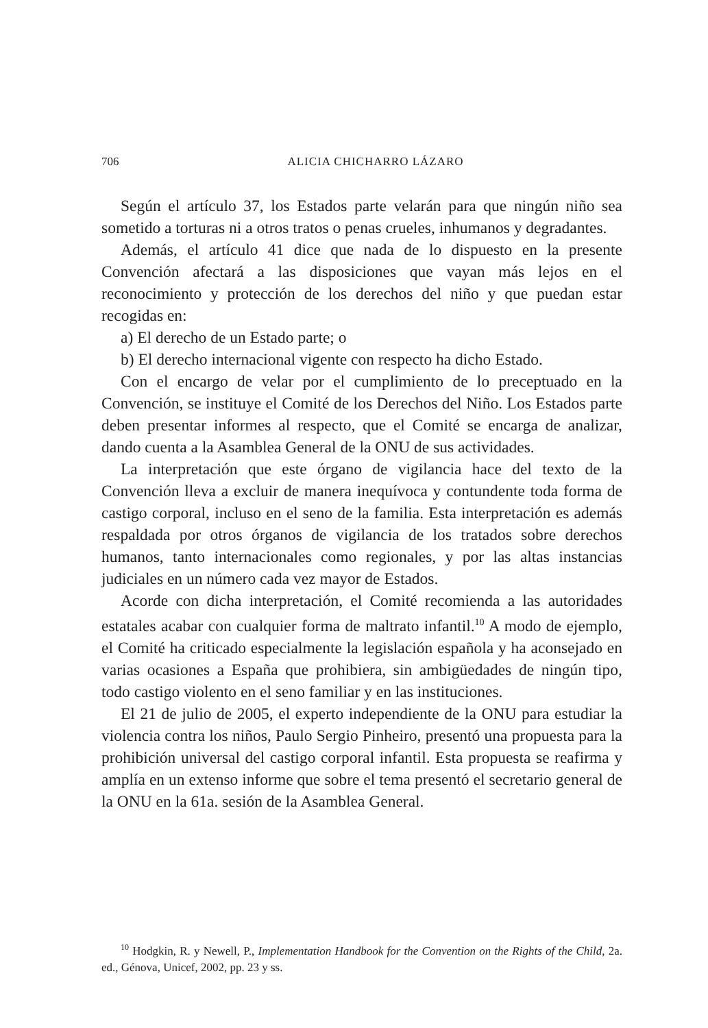706
ALICIA CHICHARRO LÁZARO
Según el artículo 37, los Estados parte velarán para que ningún niño sea sometido a torturas ni a otros tratos o penas crueles, inhumanos y degradantes.
Además, el artículo 41 dice que nada de lo dispuesto en la presente Convención afectará a las disposiciones que vayan más lejos en el reconocimiento y protección de los derechos del niño y que puedan estar recogidas en:
a) El derecho de un Estado parte; o
b) El derecho internacional vigente con respecto ha dicho Estado.
Con el encargo de velar por el cumplimiento de lo preceptuado en la Convención, se instituye el Comité de los Derechos del Niño. Los Estados parte deben presentar informes al respecto, que el Comité se encarga de analizar, dando cuenta a la Asamblea General de la ONU de sus actividades.
La interpretación que este órgano de vigilancia hace del texto de la Convención lleva a excluir de manera inequívoca y contundente toda forma de castigo corporal, incluso en el seno de la familia. Esta interpretación es además respaldada por otros órganos de vigilancia de los tratados sobre derechos humanos, tanto internacionales como regionales, y por las altas instancias judiciales en un número cada vez mayor de Estados.
Acorde con dicha interpretación, el Comité recomienda a las autoridades estatales acabar con cualquier forma de maltrato infantil.<sup>10</sup> A modo de ejemplo, el Comité ha criticado especialmente la legislación española y ha aconsejado en varias ocasiones a España que prohibiera, sin ambigüedades de ningún tipo, todo castigo violento en el seno familiar y en las instituciones.
El 21 de julio de 2005, el experto independiente de la ONU para estudiar la violencia contra los niños, Paulo Sergio Pinheiro, presentó una propuesta para la prohibición universal del castigo corporal infantil. Esta propuesta se reafirma y amplía en un extenso informe que sobre el tema presentó el secretario general de la ONU en la 61a. sesión de la Asamblea General.
<sup>10</sup> Hodgkin, R. y Newell, P., Implementation Handbook for the Convention on the Rights of the Child, 2a. ed., Génova, Unicef, 2002, pp. 23 y ss.